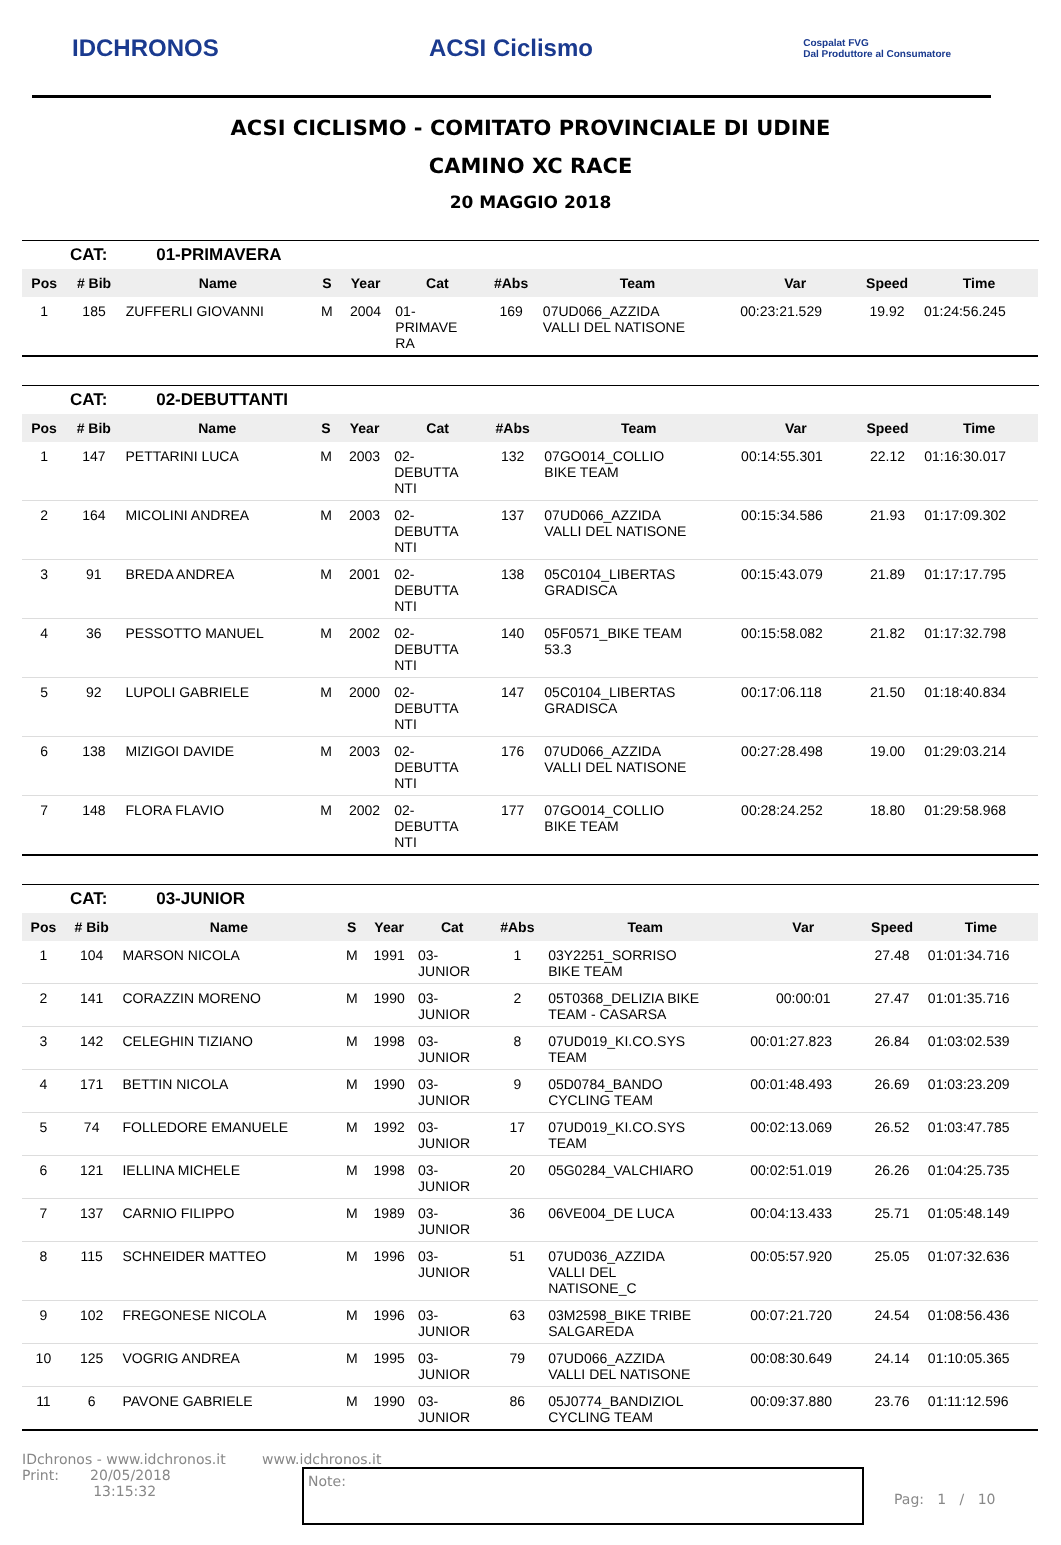IDCHRONOS ACSI Ciclismo
Cospalat FVG
Dal Produttore al Consumatore
ACSI CICLISMO - COMITATO PROVINCIALE DI UDINE
CAMINO XC RACE
20 MAGGIO 2018
CAT: 01-PRIMAVERA
| Pos | # Bib | Name | S | Year | Cat | #Abs | Team | Var | Speed | Time |
| --- | --- | --- | --- | --- | --- | --- | --- | --- | --- | --- |
| 1 | 185 | ZUFFERLI GIOVANNI | M | 2004 | 01- PRIMAVE RA | 169 | 07UD066_AZZIDA VALLI DEL NATISONE | 00:23:21.529 | 19.92 | 01:24:56.245 |
CAT: 02-DEBUTTANTI
| Pos | # Bib | Name | S | Year | Cat | #Abs | Team | Var | Speed | Time |
| --- | --- | --- | --- | --- | --- | --- | --- | --- | --- | --- |
| 1 | 147 | PETTARINI LUCA | M | 2003 | 02- DEBUTTA NTI | 132 | 07GO014_COLLIO BIKE TEAM | 00:14:55.301 | 22.12 | 01:16:30.017 |
| 2 | 164 | MICOLINI ANDREA | M | 2003 | 02- DEBUTTA NTI | 137 | 07UD066_AZZIDA VALLI DEL NATISONE | 00:15:34.586 | 21.93 | 01:17:09.302 |
| 3 | 91 | BREDA ANDREA | M | 2001 | 02- DEBUTTA NTI | 138 | 05C0104_LIBERTAS GRADISCA | 00:15:43.079 | 21.89 | 01:17:17.795 |
| 4 | 36 | PESSOTTO MANUEL | M | 2002 | 02- DEBUTTA NTI | 140 | 05F0571_BIKE TEAM 53.3 | 00:15:58.082 | 21.82 | 01:17:32.798 |
| 5 | 92 | LUPOLI GABRIELE | M | 2000 | 02- DEBUTTA NTI | 147 | 05C0104_LIBERTAS GRADISCA | 00:17:06.118 | 21.50 | 01:18:40.834 |
| 6 | 138 | MIZIGOI DAVIDE | M | 2003 | 02- DEBUTTA NTI | 176 | 07UD066_AZZIDA VALLI DEL NATISONE | 00:27:28.498 | 19.00 | 01:29:03.214 |
| 7 | 148 | FLORA FLAVIO | M | 2002 | 02- DEBUTTA NTI | 177 | 07GO014_COLLIO BIKE TEAM | 00:28:24.252 | 18.80 | 01:29:58.968 |
CAT: 03-JUNIOR
| Pos | # Bib | Name | S | Year | Cat | #Abs | Team | Var | Speed | Time |
| --- | --- | --- | --- | --- | --- | --- | --- | --- | --- | --- |
| 1 | 104 | MARSON NICOLA | M | 1991 | 03- JUNIOR | 1 | 03Y2251_SORRISO BIKE TEAM | | 27.48 | 01:01:34.716 |
| 2 | 141 | CORAZZIN MORENO | M | 1990 | 03- JUNIOR | 2 | 05T0368_DELIZIA BIKE TEAM - CASARSA | 00:00:01 | 27.47 | 01:01:35.716 |
| 3 | 142 | CELEGHIN TIZIANO | M | 1998 | 03- JUNIOR | 8 | 07UD019_KI.CO.SYS TEAM | 00:01:27.823 | 26.84 | 01:03:02.539 |
| 4 | 171 | BETTIN NICOLA | M | 1990 | 03- JUNIOR | 9 | 05D0784_BANDO CYCLING TEAM | 00:01:48.493 | 26.69 | 01:03:23.209 |
| 5 | 74 | FOLLEDORE EMANUELE | M | 1992 | 03- JUNIOR | 17 | 07UD019_KI.CO.SYS TEAM | 00:02:13.069 | 26.52 | 01:03:47.785 |
| 6 | 121 | IELLINA MICHELE | M | 1998 | 03- JUNIOR | 20 | 05G0284_VALCHIARO | 00:02:51.019 | 26.26 | 01:04:25.735 |
| 7 | 137 | CARNIO FILIPPO | M | 1989 | 03- JUNIOR | 36 | 06VE004_DE LUCA | 00:04:13.433 | 25.71 | 01:05:48.149 |
| 8 | 115 | SCHNEIDER MATTEO | M | 1996 | 03- JUNIOR | 51 | 07UD036_AZZIDA VALLI DEL NATISONE_C | 00:05:57.920 | 25.05 | 01:07:32.636 |
| 9 | 102 | FREGONESE NICOLA | M | 1996 | 03- JUNIOR | 63 | 03M2598_BIKE TRIBE SALGAREDA | 00:07:21.720 | 24.54 | 01:08:56.436 |
| 10 | 125 | VOGRIG ANDREA | M | 1995 | 03- JUNIOR | 79 | 07UD066_AZZIDA VALLI DEL NATISONE | 00:08:30.649 | 24.14 | 01:10:05.365 |
| 11 | 6 | PAVONE GABRIELE | M | 1990 | 03- JUNIOR | 86 | 05J0774_BANDIZIOL CYCLING TEAM | 00:09:37.880 | 23.76 | 01:11:12.596 |
IDchronos - www.idchronos.it
Print: 20/05/2018
13:15:32
www.idchronos.it
Note:
Pag: 1 / 10